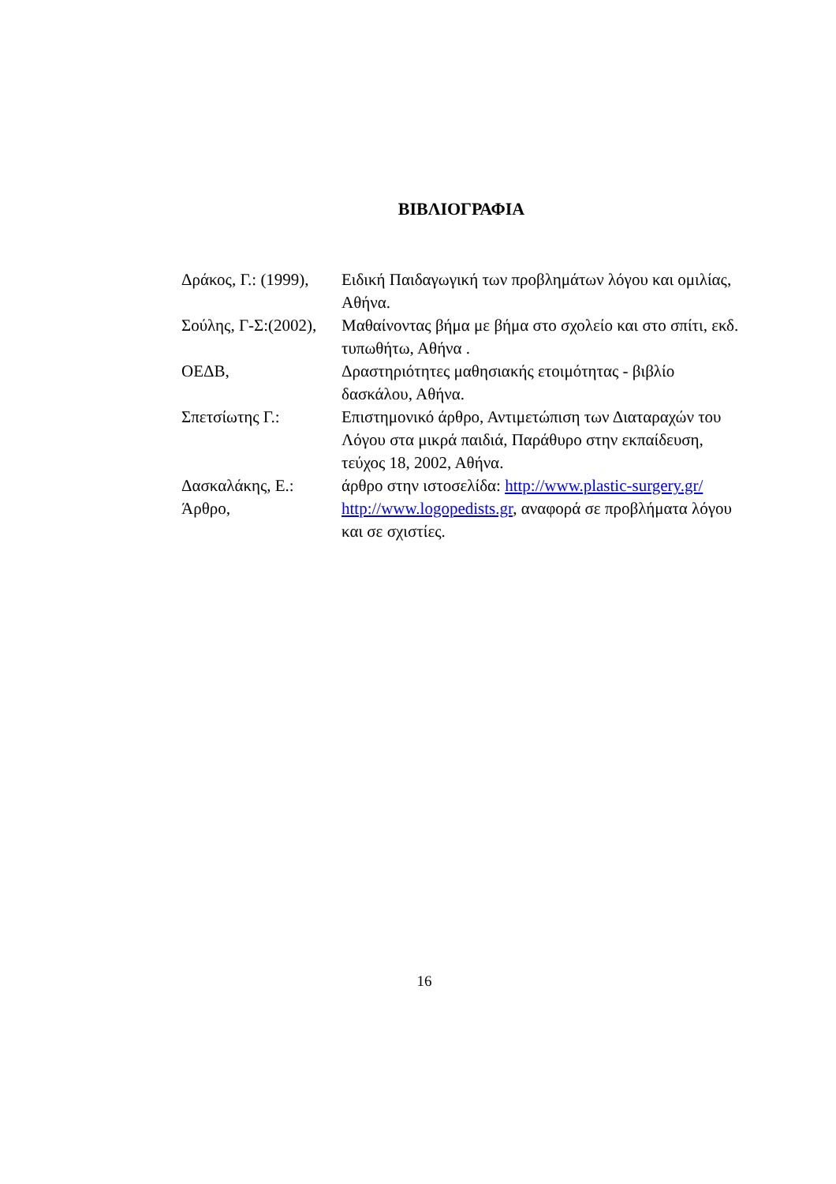ΒΙΒΛΙΟΓΡΑΦΙΑ
Δράκος, Γ.: (1999), Ειδική Παιδαγωγική των προβλημάτων λόγου και ομιλίας, Αθήνα.
Σούλης, Γ-Σ:(2002), Μαθαίνοντας βήμα με βήμα στο σχολείο και στο σπίτι, εκδ. τυπωθήτω, Αθήνα .
ΟΕΔΒ, Δραστηριότητες μαθησιακής ετοιμότητας - βιβλίο δασκάλου, Αθήνα.
Σπετσίωτης Γ.: Επιστημονικό άρθρο, Αντιμετώπιση των Διαταραχών του Λόγου στα μικρά παιδιά, Παράθυρο στην εκπαίδευση, τεύχος 18, 2002, Αθήνα.
Δασκαλάκης, Ε.: άρθρο στην ιστοσελίδα: http://www.plastic-surgery.gr/
Άρθρο, http://www.logopedists.gr, αναφορά σε προβλήματα λόγου και σε σχιστίες.
16